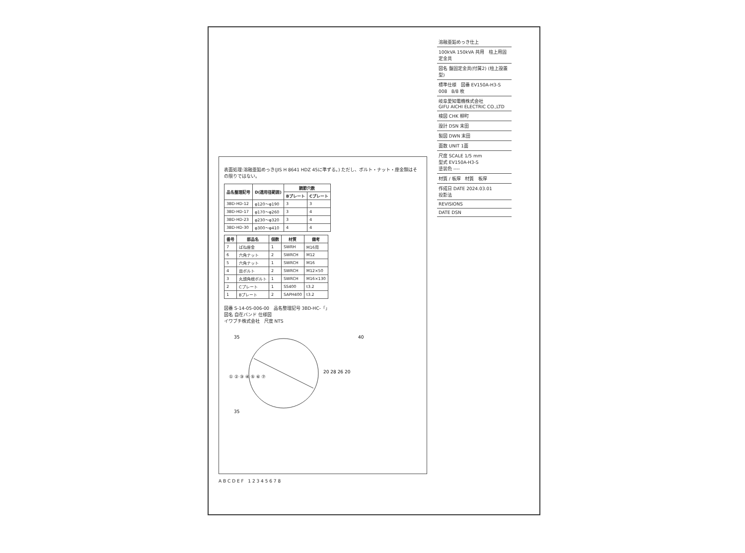表面処理:溶融亜鉛めっき(JIS H 8641 HDZ 45に準ずる。) ただし、ボルト・ナット・座金類はその限りではない。
| 品名整理記号 | D(適用径範囲) | 調節穴数 | |
| --- | --- | --- | --- |
| | | Bプレート | Cプレート |
| 3BD-HD-12 | φ120～φ190 | 3 | 3 |
| 3BD-HD-17 | φ170～φ260 | 3 | 4 |
| 3BD-HD-23 | φ230～φ320 | 3 | 4 |
| 3BD-HD-30 | φ300～φ410 | 4 | 4 |
| 番号 | 部品名 | 個数 | 材質 | 備考 |
| --- | --- | --- | --- | --- |
| 7 | ばね座金 | 1 | SWRH | M16用 |
| 6 | 六角ナット | 2 | SWRCH | M12 |
| 5 | 六角ナット | 1 | SWRCH | M16 |
| 4 | 皿ボルト | 2 | SWRCH | M12×50 |
| 3 | 丸頭角根ボルト | 1 | SWRCH | M16×130 |
| 2 | Cプレート | 1 | SS400 | t3.2 |
| 1 | Bプレート | 2 | SAPH400 | t3.2 |
図番 S-14-05-006-00 品名整理記号 3BD-HC-「」
図名 自在バンド 仕様図
イワブチ株式会社 尺度 NTS
35
35
40
20 28 26 20
① ② ③ ④ ⑤ ⑥ ⑦
溶融亜鉛めっき仕上
100kVA 150kVA 共用 柱上用固定金具
図名 盤固定金具(付属2) (柱上設置型)
標準仕様 図番 EV150A-H3-S 008 8/8 枚
岐阜愛知電機株式会社
GIFU AICHI ELECTRIC CO.,LTD
検図 CHK 柳町
設計 DSN 末田
製図 DWN 末田
面数 UNIT 1面
尺度 SCALE 1/5 mm
型式 EV150A-H3-S
塗装色 ----
材質 / 板厚 材質 板厚
作成日 DATE 2024.03.01
投影法
REVISIONS
DATE DSN
A B C D E F 1 2 3 4 5 6 7 8